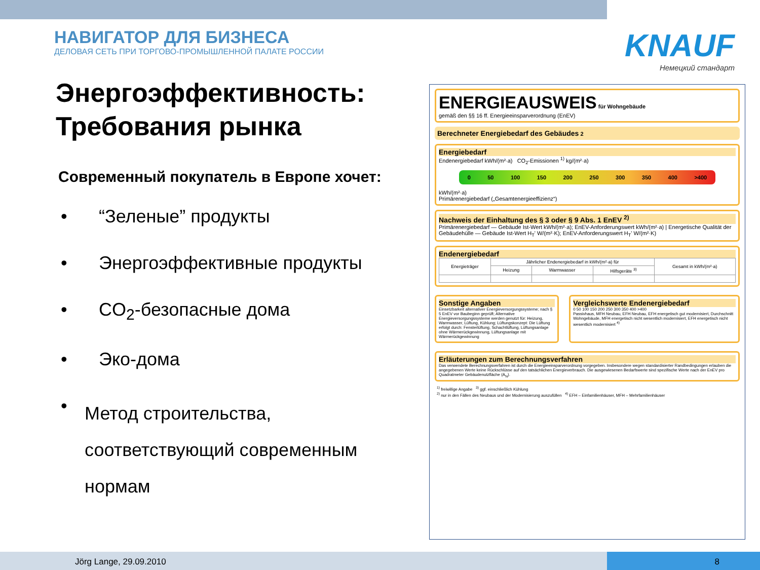НАВИГАТОР ДЛЯ БИЗНЕСА
ДЕЛОВАЯ СЕТЬ ПРИ ТОРГОВО-ПРОМЫШЛЕННОЙ ПАЛАТЕ РОССИИ
KNAUF
Немецкий стандарт
Энергоэффективность:
Требования рынка
Современный покупатель в Европе хочет:
• “Зеленые” продукты
• Энергоэффективные продукты
• CO<sub>2</sub>-безопасные дома
• Эко-дома
• Метод строительства, соответствующий современным нормам
ENERGIEAUSWEIS für Wohngebäude
gemäß den §§ 16 ff. Energieeinsparverordnung (EnEV)
Berechneter Energiebedarf des Gebäudes 2
Energiebedarf
Endenergiebedarf kWh/(m²·a) CO<sub>2</sub>-Emissionen <sup>1)</sup> kg/(m²·a)
0 50 100 150 200 250 300 350 400 >400
kWh/(m²·a)
Primärenergiebedarf („Gesamtenergieeffizienz“)
Nachweis der Einhaltung des § 3 oder § 9 Abs. 1 EnEV <sup>2)</sup>
Primärenergiebedarf — Gebäude Ist-Wert kWh/(m²·a); EnEV-Anforderungswert kWh/(m²·a) | Energetische Qualität der Gebäudehülle — Gebäude Ist-Wert H<sub>T</sub>' W/(m²·K); EnEV-Anforderungswert H<sub>T</sub>' W/(m²·K)
Endenergiebedarf
| Energieträger | Jährlicher Endenergiebedarf in kWh/(m²·a) für | | | Gesamt in kWh/(m²·a) |
| --- | --- | --- | --- | --- |
| | Heizung | Warmwasser | Hilfsgeräte <sup>3)</sup> | |
Sonstige Angaben
Einsetzbarkeit alternativer Energieversorgungssysteme; nach § 5 EnEV vor Baubeginn geprüft; Alternative Energieversorgungssysteme werden genutzt für: Heizung, Warmwasser, Lüftung, Kühlung; Lüftungskonzept: Die Lüftung erfolgt durch: Fensterlüftung, Schachtlüftung, Lüftungsanlage ohne Wärmerückgewinnung, Lüftungsanlage mit Wärmerückgewinnung
Vergleichswerte Endenergiebedarf
0 50 100 150 200 250 300 350 400 >400
Passivhaus, MFH Neubau, EFH Neubau, EFH energetisch gut modernisiert, Durchschnitt Wohngebäude, MFH energetisch nicht wesentlich modernisiert, EFH energetisch nicht wesentlich modernisiert <sup>4)</sup>
Erläuterungen zum Berechnungsverfahren
Das verwendete Berechnungsverfahren ist durch die Energieeinsparverordnung vorgegeben. Insbesondere wegen standardisierter Randbedingungen erlauben die angegebenen Werte keine Rückschlüsse auf den tatsächlichen Energieverbrauch. Die ausgewiesenen Bedarfswerte sind spezifische Werte nach der EnEV pro Quadratmeter Gebäudenutzfläche (A<sub>N</sub>).
<sup>1)</sup> freiwillige Angabe <sup>3)</sup> ggf. einschließlich Kühlung
<sup>2)</sup> nur in den Fällen des Neubaus und der Modernisierung auszufüllen <sup>4)</sup> EFH – Einfamilienhäuser, MFH – Mehrfamilienhäuser
Jörg Lange, 29.09.2010 8